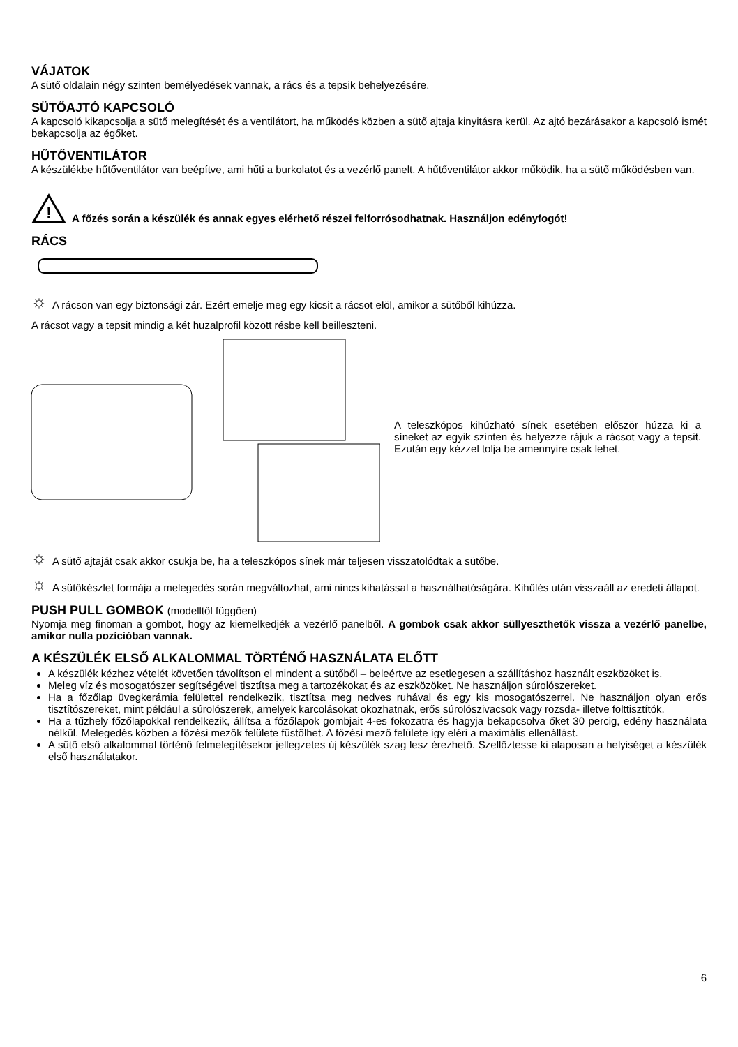VÁJATOK
A sütő oldalain négy szinten bemélyedések vannak, a rács és a tepsik behelyezésére.
SÜTŐAJTÓ KAPCSOLÓ
A kapcsoló kikapcsolja a sütő melegítését és a ventilátort, ha működés közben a sütő ajtaja kinyitásra kerül. Az ajtó bezárásakor a kapcsoló ismét bekapcsolja az égőket.
HŰTŐVENTILÁTOR
A készülékbe hűtőventilátor van beépítve, ami hűti a burkolatot és a vezérlő panelt. A hűtőventilátor akkor működik, ha a sütő működésben van.
!
A főzés során a készülék és annak egyes elérhető részei felforrósodhatnak. Használjon edényfogót!
RÁCS
☼
A rácson van egy biztonsági zár. Ezért emelje meg egy kicsit a rácsot elöl, amikor a sütőből kihúzza.
A rácsot vagy a tepsit mindig a két huzalprofil között résbe kell beilleszteni.
A teleszkópos kihúzható sínek esetében először húzza ki a síneket az egyik szinten és helyezze rájuk a rácsot vagy a tepsit. Ezután egy kézzel tolja be amennyire csak lehet.
☼
A sütő ajtaját csak akkor csukja be, ha a teleszkópos sínek már teljesen visszatolódtak a sütőbe.
☼
A sütőkészlet formája a melegedés során megváltozhat, ami nincs kihatással a használhatóságára. Kihűlés után visszaáll az eredeti állapot.
PUSH PULL GOMBOK (modelltől függően)
Nyomja meg finoman a gombot, hogy az kiemelkedjék a vezérlő panelből. A gombok csak akkor süllyeszthetők vissza a vezérlő panelbe, amikor nulla pozícióban vannak.
A KÉSZÜLÉK ELSŐ ALKALOMMAL TÖRTÉNŐ HASZNÁLATA ELŐTT
A készülék kézhez vételét követően távolítson el mindent a sütőből – beleértve az esetlegesen a szállításhoz használt eszközöket is.
Meleg víz és mosogatószer segítségével tisztítsa meg a tartozékokat és az eszközöket. Ne használjon súrolószereket.
Ha a főzőlap üvegkerámia felülettel rendelkezik, tisztítsa meg nedves ruhával és egy kis mosogatószerrel. Ne használjon olyan erős tisztítószereket, mint például a súrolószerek, amelyek karcolásokat okozhatnak, erős súrolószivacsok vagy rozsda- illetve folttisztítók.
Ha a tűzhely főzőlapokkal rendelkezik, állítsa a főzőlapok gombjait 4-es fokozatra és hagyja bekapcsolva őket 30 percig, edény használata nélkül. Melegedés közben a főzési mezők felülete füstölhet. A főzési mező felülete így eléri a maximális ellenállást.
A sütő első alkalommal történő felmelegítésekor jellegzetes új készülék szag lesz érezhető. Szellőztesse ki alaposan a helyiséget a készülék első használatakor.
6